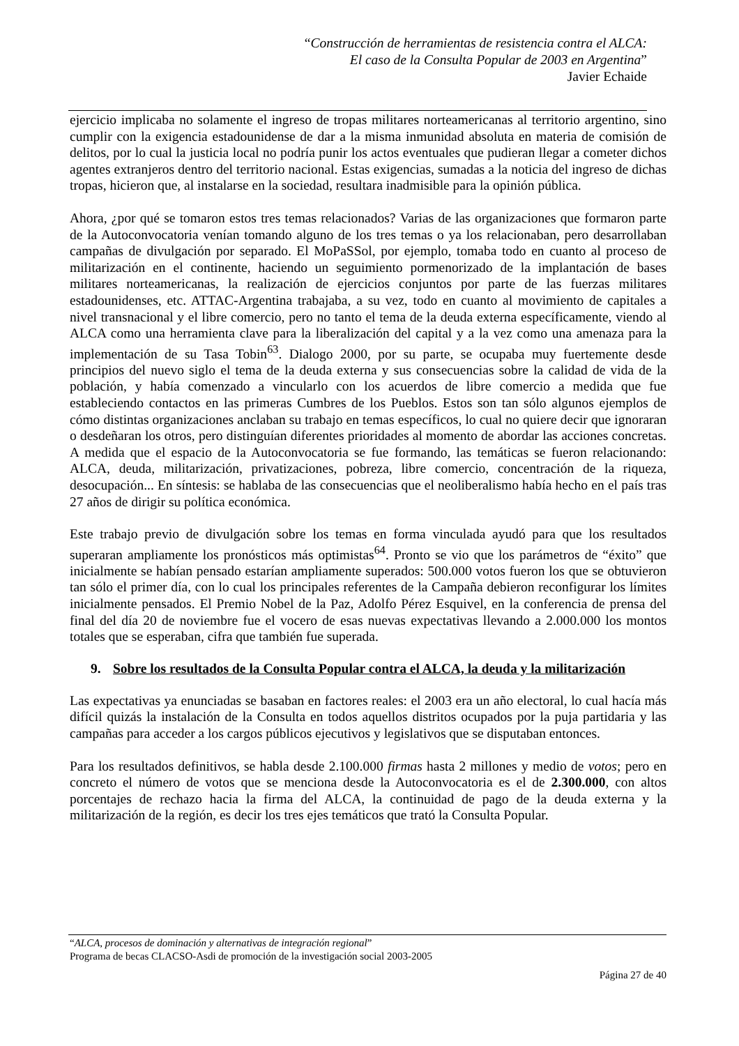“Construcción de herramientas de resistencia contra el ALCA:
El caso de la Consulta Popular de 2003 en Argentina”
Javier Echaide
ejercicio implicaba no solamente el ingreso de tropas militares norteamericanas al territorio argentino, sino cumplir con la exigencia estadounidense de dar a la misma inmunidad absoluta en materia de comisión de delitos, por lo cual la justicia local no podría punir los actos eventuales que pudieran llegar a cometer dichos agentes extranjeros dentro del territorio nacional. Estas exigencias, sumadas a la noticia del ingreso de dichas tropas, hicieron que, al instalarse en la sociedad, resultara inadmisible para la opinión pública.
Ahora, ¿por qué se tomaron estos tres temas relacionados? Varias de las organizaciones que formaron parte de la Autoconvocatoria venían tomando alguno de los tres temas o ya los relacionaban, pero desarrollaban campañas de divulgación por separado. El MoPaSSol, por ejemplo, tomaba todo en cuanto al proceso de militarización en el continente, haciendo un seguimiento pormenorizado de la implantación de bases militares norteamericanas, la realización de ejercicios conjuntos por parte de las fuerzas militares estadounidenses, etc. ATTAC-Argentina trabajaba, a su vez, todo en cuanto al movimiento de capitales a nivel transnacional y el libre comercio, pero no tanto el tema de la deuda externa específicamente, viendo al ALCA como una herramienta clave para la liberalización del capital y a la vez como una amenaza para la implementación de su Tasa Tobin<sup>63</sup>. Dialogo 2000, por su parte, se ocupaba muy fuertemente desde principios del nuevo siglo el tema de la deuda externa y sus consecuencias sobre la calidad de vida de la población, y había comenzado a vincularlo con los acuerdos de libre comercio a medida que fue estableciendo contactos en las primeras Cumbres de los Pueblos. Estos son tan sólo algunos ejemplos de cómo distintas organizaciones anclaban su trabajo en temas específicos, lo cual no quiere decir que ignoraran o desdeñaran los otros, pero distinguían diferentes prioridades al momento de abordar las acciones concretas. A medida que el espacio de la Autoconvocatoria se fue formando, las temáticas se fueron relacionando: ALCA, deuda, militarización, privatizaciones, pobreza, libre comercio, concentración de la riqueza, desocupación... En síntesis: se hablaba de las consecuencias que el neoliberalismo había hecho en el país tras 27 años de dirigir su política económica.
Este trabajo previo de divulgación sobre los temas en forma vinculada ayudó para que los resultados superaran ampliamente los pronósticos más optimistas<sup>64</sup>. Pronto se vio que los parámetros de “éxito” que inicialmente se habían pensado estarían ampliamente superados: 500.000 votos fueron los que se obtuvieron tan sólo el primer día, con lo cual los principales referentes de la Campaña debieron reconfigurar los límites inicialmente pensados. El Premio Nobel de la Paz, Adolfo Pérez Esquivel, en la conferencia de prensa del final del día 20 de noviembre fue el vocero de esas nuevas expectativas llevando a 2.000.000 los montos totales que se esperaban, cifra que también fue superada.
9. Sobre los resultados de la Consulta Popular contra el ALCA, la deuda y la militarización
Las expectativas ya enunciadas se basaban en factores reales: el 2003 era un año electoral, lo cual hacía más difícil quizás la instalación de la Consulta en todos aquellos distritos ocupados por la puja partidaria y las campañas para acceder a los cargos públicos ejecutivos y legislativos que se disputaban entonces.
Para los resultados definitivos, se habla desde 2.100.000 firmas hasta 2 millones y medio de votos; pero en concreto el número de votos que se menciona desde la Autoconvocatoria es el de 2.300.000, con altos porcentajes de rechazo hacia la firma del ALCA, la continuidad de pago de la deuda externa y la militarización de la región, es decir los tres ejes temáticos que trató la Consulta Popular.
“ALCA, procesos de dominación y alternativas de integración regional”
Programa de becas CLACSO-Asdi de promoción de la investigación social 2003-2005
Página 27 de 40